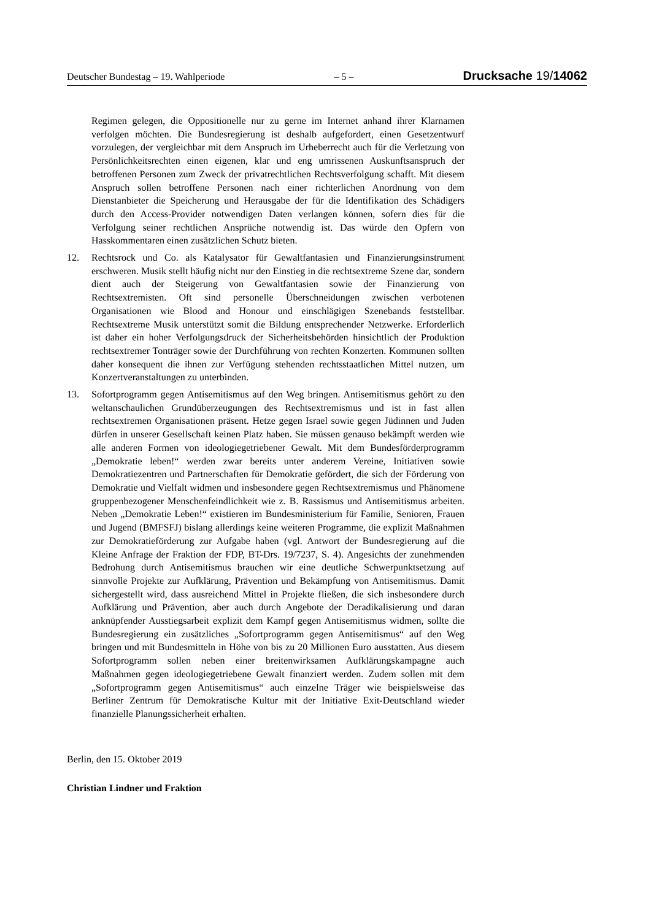Deutscher Bundestag – 19. Wahlperiode – 5 – Drucksache 19/14062
Regimen gelegen, die Oppositionelle nur zu gerne im Internet anhand ihrer Klarnamen verfolgen möchten. Die Bundesregierung ist deshalb aufgefordert, einen Gesetzentwurf vorzulegen, der vergleichbar mit dem Anspruch im Urheberrecht auch für die Verletzung von Persönlichkeitsrechten einen eigenen, klar und eng umrissenen Auskunftsanspruch der betroffenen Personen zum Zweck der privatrechtlichen Rechtsverfolgung schafft. Mit diesem Anspruch sollen betroffene Personen nach einer richterlichen Anordnung von dem Dienstanbieter die Speicherung und Herausgabe der für die Identifikation des Schädigers durch den Access-Provider notwendigen Daten verlangen können, sofern dies für die Verfolgung seiner rechtlichen Ansprüche notwendig ist. Das würde den Opfern von Hasskommentaren einen zusätzlichen Schutz bieten.
12. Rechtsrock und Co. als Katalysator für Gewaltfantasien und Finanzierungsinstrument erschweren. Musik stellt häufig nicht nur den Einstieg in die rechtsextreme Szene dar, sondern dient auch der Steigerung von Gewaltfantasien sowie der Finanzierung von Rechtsextremisten. Oft sind personelle Überschneidungen zwischen verbotenen Organisationen wie Blood and Honour und einschlägigen Szenebands feststellbar. Rechtsextreme Musik unterstützt somit die Bildung entsprechender Netzwerke. Erforderlich ist daher ein hoher Verfolgungsdruck der Sicherheitsbehörden hinsichtlich der Produktion rechtsextremer Tonträger sowie der Durchführung von rechten Konzerten. Kommunen sollten daher konsequent die ihnen zur Verfügung stehenden rechtsstaatlichen Mittel nutzen, um Konzertveranstaltungen zu unterbinden.
13. Sofortprogramm gegen Antisemitismus auf den Weg bringen. Antisemitismus gehört zu den weltanschaulichen Grundüberzeugungen des Rechtsextremismus und ist in fast allen rechtsextremen Organisationen präsent. Hetze gegen Israel sowie gegen Jüdinnen und Juden dürfen in unserer Gesellschaft keinen Platz haben. Sie müssen genauso bekämpft werden wie alle anderen Formen von ideologiegetriebener Gewalt. Mit dem Bundesförderprogramm „Demokratie leben!“ werden zwar bereits unter anderem Vereine, Initiativen sowie Demokratiezentren und Partnerschaften für Demokratie gefördert, die sich der Förderung von Demokratie und Vielfalt widmen und insbesondere gegen Rechtsextremismus und Phänomene gruppenbezogener Menschenfeindlichkeit wie z. B. Rassismus und Antisemitismus arbeiten. Neben „Demokratie Leben!“ existieren im Bundesministerium für Familie, Senioren, Frauen und Jugend (BMFSFJ) bislang allerdings keine weiteren Programme, die explizit Maßnahmen zur Demokratieförderung zur Aufgabe haben (vgl. Antwort der Bundesregierung auf die Kleine Anfrage der Fraktion der FDP, BT-Drs. 19/7237, S. 4). Angesichts der zunehmenden Bedrohung durch Antisemitismus brauchen wir eine deutliche Schwerpunktsetzung auf sinnvolle Projekte zur Aufklärung, Prävention und Bekämpfung von Antisemitismus. Damit sichergestellt wird, dass ausreichend Mittel in Projekte fließen, die sich insbesondere durch Aufklärung und Prävention, aber auch durch Angebote der Deradikalisierung und daran anknüpfender Ausstiegsarbeit explizit dem Kampf gegen Antisemitismus widmen, sollte die Bundesregierung ein zusätzliches „Sofortprogramm gegen Antisemitismus“ auf den Weg bringen und mit Bundesmitteln in Höhe von bis zu 20 Millionen Euro ausstatten. Aus diesem Sofortprogramm sollen neben einer breitenwirksamen Aufklärungskampagne auch Maßnahmen gegen ideologiegetriebene Gewalt finanziert werden. Zudem sollen mit dem „Sofortprogramm gegen Antisemitismus“ auch einzelne Träger wie beispielsweise das Berliner Zentrum für Demokratische Kultur mit der Initiative Exit-Deutschland wieder finanzielle Planungssicherheit erhalten.
Berlin, den 15. Oktober 2019
Christian Lindner und Fraktion